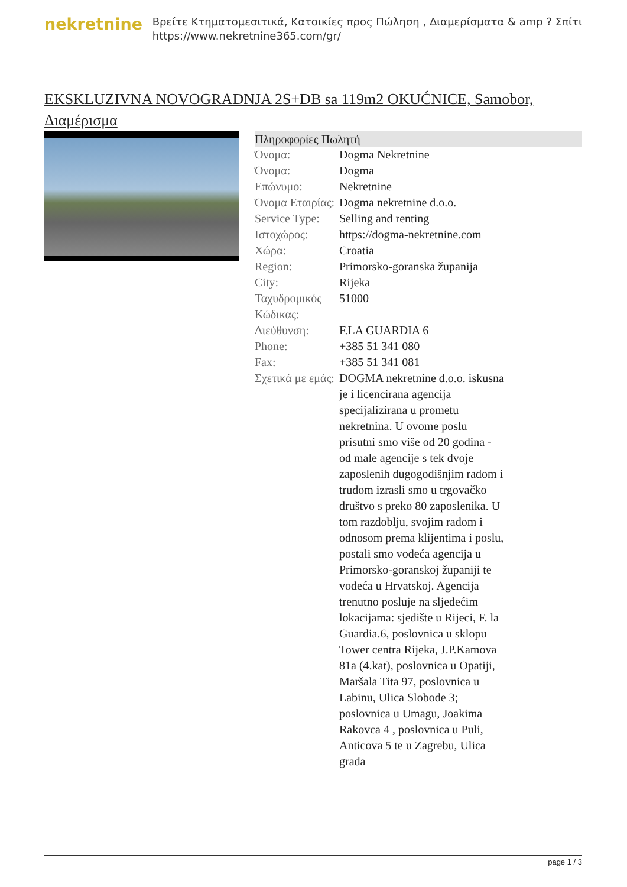nekretnine
Βρείτε Κτηματομεσιτικά, Κατοικίες προς Πώληση , Διαμερίσματα & amp ? Σπίτι
https://www.nekretnine365.com/gr/
EKSKLUZIVNA NOVOGRADNJA 2S+DB sa 119m2 OKUĆNICE, Samobor, Διαμέρισμα
| Πληροφορίες Πωλητή | |
| --- | --- |
| Όνομα: | Dogma Nekretnine |
| Όνομα: | Dogma |
| Επώνυμο: | Nekretnine |
| Όνομα Εταιρίας: | Dogma nekretnine d.o.o. |
| Service Type: | Selling and renting |
| Ιστοχώρος: | https://dogma-nekretnine.com |
| Χώρα: | Croatia |
| Region: | Primorsko-goranska županija |
| City: | Rijeka |
| Ταχυδρομικός Κώδικας: | 51000 |
| Διεύθυνση: | F.LA GUARDIA 6 |
| Phone: | +385 51 341 080 |
| Fax: | +385 51 341 081 |
| Σχετικά με εμάς: | DOGMA nekretnine d.o.o. iskusna je i licencirana agencija specijalizirana u prometu nekretnina. U ovome poslu prisutni smo više od 20 godina - od male agencije s tek dvoje zaposlenih dugogodišnjim radom i trudom izrasli smo u trgovačko društvo s preko 80 zaposlenika. U tom razdoblju, svojim radom i odnosom prema klijentima i poslu, postali smo vodeća agencija u Primorsko-goranskoj županiji te vodeća u Hrvatskoj. Agencija trenutno posluje na sljedećim lokacijama: sjedište u Rijeci, F. la Guardia.6, poslovnica u sklopu Tower centra Rijeka, J.P.Kamova 81a (4.kat), poslovnica u Opatiji, Maršala Tita 97, poslovnica u Labinu, Ulica Slobode 3; poslovnica u Umagu, Joakima Rakovca 4 , poslovnica u Puli, Anticova 5 te u Zagrebu, Ulica grada |
page 1 / 3